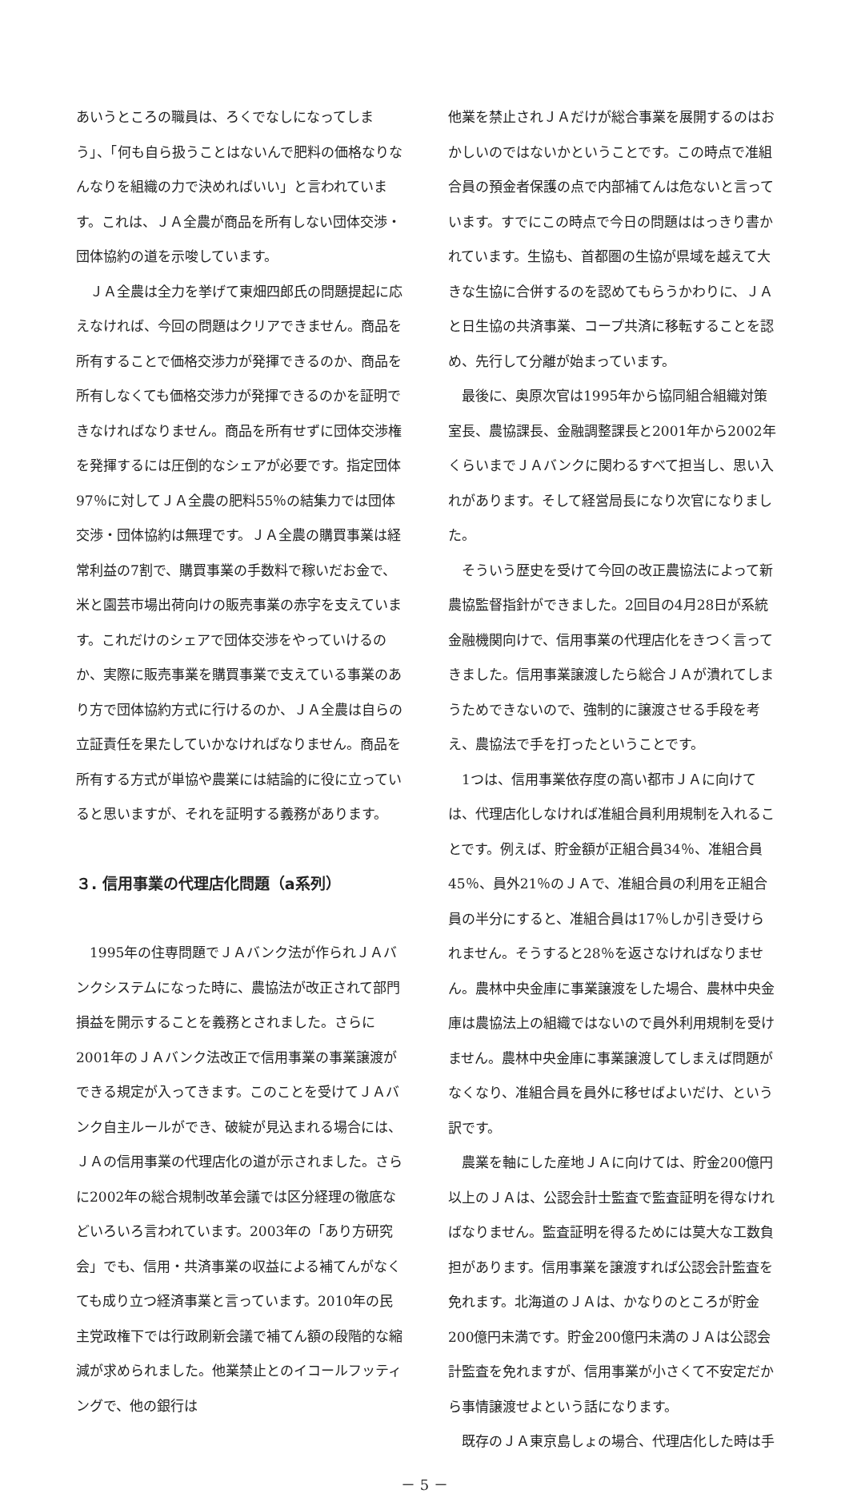あいうところの職員は、ろくでなしになってしまう」、「何も自ら扱うことはないんで肥料の価格なりなんなりを組織の力で決めればいい」と言われています。これは、ＪＡ全農が商品を所有しない団体交渉・団体協約の道を示唆しています。
ＪＡ全農は全力を挙げて東畑四郎氏の問題提起に応えなければ、今回の問題はクリアできません。商品を所有することで価格交渉力が発揮できるのか、商品を所有しなくても価格交渉力が発揮できるのかを証明できなければなりません。商品を所有せずに団体交渉権を発揮するには圧倒的なシェアが必要です。指定団体97％に対してＪＡ全農の肥料55％の結集力では団体交渉・団体協約は無理です。ＪＡ全農の購買事業は経常利益の7割で、購買事業の手数料で稼いだお金で、米と園芸市場出荷向けの販売事業の赤字を支えています。これだけのシェアで団体交渉をやっていけるのか、実際に販売事業を購買事業で支えている事業のあり方で団体協約方式に行けるのか、ＪＡ全農は自らの立証責任を果たしていかなければなりません。商品を所有する方式が単協や農業には結論的に役に立っていると思いますが、それを証明する義務があります。
３. 信用事業の代理店化問題（a系列）
1995年の住専問題でＪＡバンク法が作られＪＡバンクシステムになった時に、農協法が改正されて部門損益を開示することを義務とされました。さらに2001年のＪＡバンク法改正で信用事業の事業譲渡ができる規定が入ってきます。このことを受けてＪＡバンク自主ルールができ、破綻が見込まれる場合には、ＪＡの信用事業の代理店化の道が示されました。さらに2002年の総合規制改革会議では区分経理の徹底などいろいろ言われています。2003年の「あり方研究会」でも、信用・共済事業の収益による補てんがなくても成り立つ経済事業と言っています。2010年の民主党政権下では行政刷新会議で補てん額の段階的な縮減が求められました。他業禁止とのイコールフッティングで、他の銀行は
他業を禁止されＪＡだけが総合事業を展開するのはおかしいのではないかということです。この時点で准組合員の預金者保護の点で内部補てんは危ないと言っています。すでにこの時点で今日の問題ははっきり書かれています。生協も、首都圏の生協が県域を越えて大きな生協に合併するのを認めてもらうかわりに、ＪＡと日生協の共済事業、コープ共済に移転することを認め、先行して分離が始まっています。
最後に、奥原次官は1995年から協同組合組織対策室長、農協課長、金融調整課長と2001年から2002年くらいまでＪＡバンクに関わるすべて担当し、思い入れがあります。そして経営局長になり次官になりました。
そういう歴史を受けて今回の改正農協法によって新農協監督指針ができました。2回目の4月28日が系統金融機関向けで、信用事業の代理店化をきつく言ってきました。信用事業譲渡したら総合ＪＡが潰れてしまうためできないので、強制的に譲渡させる手段を考え、農協法で手を打ったということです。
1つは、信用事業依存度の高い都市ＪＡに向けては、代理店化しなければ准組合員利用規制を入れることです。例えば、貯金額が正組合員34％、准組合員45％、員外21％のＪＡで、准組合員の利用を正組合員の半分にすると、准組合員は17％しか引き受けられません。そうすると28％を返さなければなりません。農林中央金庫に事業譲渡をした場合、農林中央金庫は農協法上の組織ではないので員外利用規制を受けません。農林中央金庫に事業譲渡してしまえば問題がなくなり、准組合員を員外に移せばよいだけ、という訳です。
農業を軸にした産地ＪＡに向けては、貯金200億円以上のＪＡは、公認会計士監査で監査証明を得なければなりません。監査証明を得るためには莫大な工数負担があります。信用事業を譲渡すれば公認会計監査を免れます。北海道のＪＡは、かなりのところが貯金200億円未満です。貯金200億円未満のＪＡは公認会計監査を免れますが、信用事業が小さくて不安定だから事情譲渡せよという話になります。
既存のＪＡ東京島しょの場合、代理店化した時は手
－ 5 －